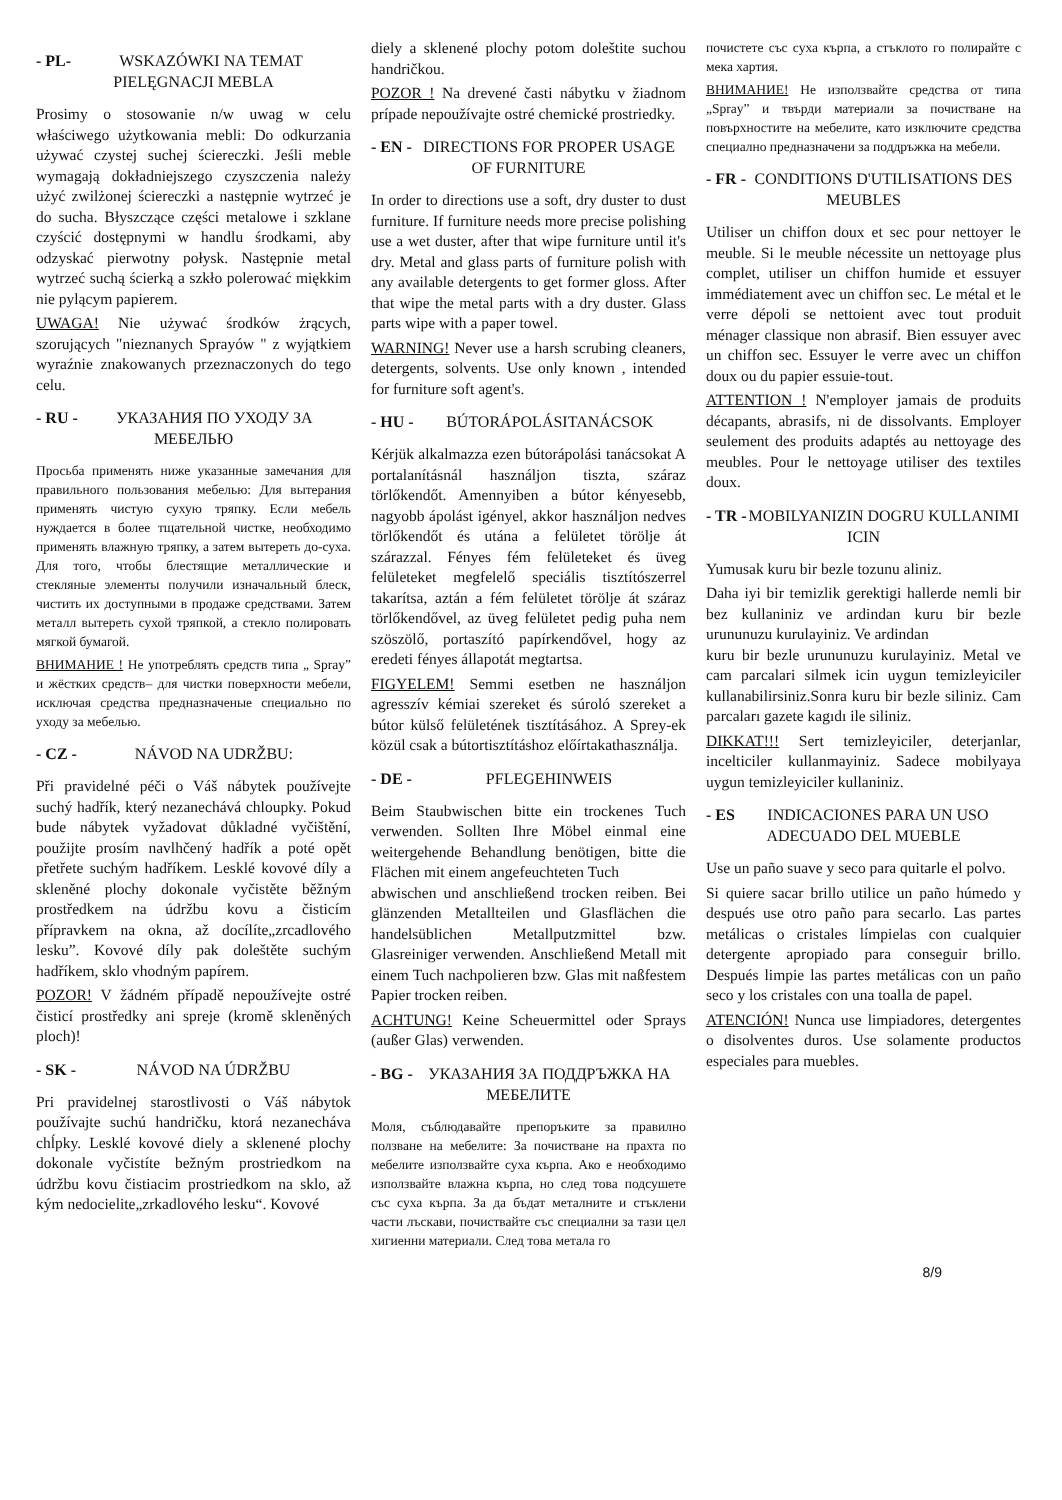- PL- WSKAZÓWKI NA TEMAT PIELĘGNACJI MEBLA
Prosimy o stosowanie n/w uwag w celu właściwego użytkowania mebli: Do odkurzania używać czystej suchej ściereczki. Jeśli meble wymagają dokładniejszego czyszczenia należy użyć zwilżonej ściereczki a następnie wytrzeć je do sucha. Błyszczące części metalowe i szklane czyścić dostępnymi w handlu środkami, aby odzyskać pierwotny połysk. Następnie metal wytrzeć suchą ścierką a szkło polerować miękkim nie pylącym papierem.
UWAGA! Nie używać środków żrących, szorujących "nieznanych Sprayów " z wyjątkiem wyraźnie znakowanych przeznaczonych do tego celu.
- RU - УКАЗАНИЯ ПО УХОДУ ЗА МЕБЕЛЬЮ
Просьба применять ниже указанные замечания для правильного пользования мебелью: Для вытерания применять чистую сухую тряпку. Если мебель нуждается в более тщательной чистке, необходимо применять влажную тряпку, а затем вытереть до-суха. Для того, чтобы блестящие металлические и стекляные элементы получили изначальный блеск, чистить их доступными в продаже средствами. Затем металл вытереть сухой тряпкой, а стекло полировать мягкой бумагой.
ВНИМАНИЕ ! Не употреблять средств типа „ Spray” и жёстких средств– для чистки поверхности мебели, исключая средства предназначеные специально по уходу за мебелью.
- CZ - NÁVOD NA UDRŽBU:
Při pravidelné péči o Váš nábytek používejte suchý hadřík, který nezanechává chloupky. Pokud bude nábytek vyžadovat důkladné vyčištění, použijte prosím navlhčený hadřík a poté opět přetřete suchým hadříkem. Lesklé kovové díly a skleněné plochy dokonale vyčistěte běžným prostředkem na údržbu kovu a čisticím přípravkem na okna, až docílíte„zrcadlového lesku”. Kovové díly pak doleštěte suchým hadříkem, sklo vhodným papírem.
POZOR! V žádném případě nepoužívejte ostré čisticí prostředky ani spreje (kromě skleněných ploch)!
- SK - NÁVOD NA ÚDRŽBU
Pri pravidelnej starostlivosti o Váš nábytok používajte suchú handričku, ktorá nezanecháva chĺpky. Lesklé kovové diely a sklenené plochy dokonale vyčistíte bežným prostriedkom na údržbu kovu čistiacim prostriedkom na sklo, až kým nedocielite„zrkadlového lesku“. Kovové
diely a sklenené plochy potom doleštite suchou handričkou.
POZOR ! Na drevené časti nábytku v žiadnom prípade nepoužívajte ostré chemické prostriedky.
- EN - DIRECTIONS FOR PROPER USAGE OF FURNITURE
In order to directions use a soft, dry duster to dust furniture. If furniture needs more precise polishing use a wet duster, after that wipe furniture until it's dry. Metal and glass parts of furniture polish with any available detergents to get former gloss. After that wipe the metal parts with a dry duster. Glass parts wipe with a paper towel.
WARNING! Never use a harsh scrubing cleaners, detergents, solvents. Use only known , intended for furniture soft agent's.
- HU - BÚTORÁPOLÁSITANÁCSOK
Kérjük alkalmazza ezen bútorápolási tanácsokat A portalanításnál használjon tiszta, száraz törlőkendőt. Amennyiben a bútor kényesebb, nagyobb ápolást igényel, akkor használjon nedves törlőkendőt és utána a felületet törölje át szárazzal. Fényes fém felületeket és üveg felületeket megfelelő speciális tisztítószerrel takarítsa, aztán a fém felületet törölje át száraz törlőkendővel, az üveg felületet pedig puha nem szöszölő, portaszító papírkendővel, hogy az eredeti fényes állapotát megtartsa.
FIGYELEM! Semmi esetben ne használjon agresszív kémiai szereket és súroló szereket a bútor külső felületének tisztításához. A Sprey-ek közül csak a bútortisztításhoz előírtakathasználja.
- DE - PFLEGEHINWEIS
Beim Staubwischen bitte ein trockenes Tuch verwenden. Sollten Ihre Möbel einmal eine weitergehende Behandlung benötigen, bitte die Flächen mit einem angefeuchteten Tuch
abwischen und anschließend trocken reiben. Bei glänzenden Metallteilen und Glasflächen die handelsüblichen Metallputzmittel bzw. Glasreiniger verwenden. Anschließend Metall mit einem Tuch nachpolieren bzw. Glas mit naßfestem Papier trocken reiben.
ACHTUNG! Keine Scheuermittel oder Sprays (außer Glas) verwenden.
- BG - УКАЗАНИЯ ЗА ПОДДРЪЖКА НА МЕБЕЛИТЕ
Моля, съблюдавайте препоръките за правилно ползване на мебелите: За почистване на прахта по мебелите използвайте суха кърпа. Ако е необходимо използвайте влажна кърпа, но след това подсушете със суха кърпа. За да бъдат металните и стъклени части лъскави, почиствайте със специални за тази цел хигиенни материали. След това метала го
почистете със суха кърпа, а стъклото го полирайте с мека хартия.
ВНИМАНИЕ! Не използвайте средства от типа „Spray” и твърди материали за почистване на повърхностите на мебелите, като изключите средства специално предназначени за поддръжка на мебели.
- FR - CONDITIONS D'UTILISATIONS DES MEUBLES
Utiliser un chiffon doux et sec pour nettoyer le meuble. Si le meuble nécessite un nettoyage plus complet, utiliser un chiffon humide et essuyer immédiatement avec un chiffon sec. Le métal et le verre dépoli se nettoient avec tout produit ménager classique non abrasif. Bien essuyer avec un chiffon sec. Essuyer le verre avec un chiffon doux ou du papier essuie-tout.
ATTENTION ! N'employer jamais de produits décapants, abrasifs, ni de dissolvants. Employer seulement des produits adaptés au nettoyage des meubles. Pour le nettoyage utiliser des textiles doux.
- TR - MOBILYANIZIN DOGRU KULLANIMI ICIN
Yumusak kuru bir bezle tozunu aliniz.
Daha iyi bir temizlik gerektigi hallerde nemli bir bez kullaniniz ve ardindan kuru bir bezle urununuzu kurulayiniz. Ve ardindan
kuru bir bezle urununuzu kurulayiniz. Metal ve cam parcalari silmek icin uygun temizleyiciler kullanabilirsiniz.Sonra kuru bir bezle siliniz. Cam parcaları gazete kagıdı ile siliniz.
DIKKAT!!! Sert temizleyiciler, deterjanlar, incelticiler kullanmayiniz. Sadece mobilyaya uygun temizleyiciler kullaniniz.
- ES INDICACIONES PARA UN USO ADECUADO DEL MUEBLE
Use un paño suave y seco para quitarle el polvo.
Si quiere sacar brillo utilice un paño húmedo y después use otro paño para secarlo. Las partes metálicas o cristales límpielas con cualquier detergente apropiado para conseguir brillo. Después limpie las partes metálicas con un paño seco y los cristales con una toalla de papel.
ATENCIÓN! Nunca use limpiadores, detergentes o disolventes duros. Use solamente productos especiales para muebles.
8/9